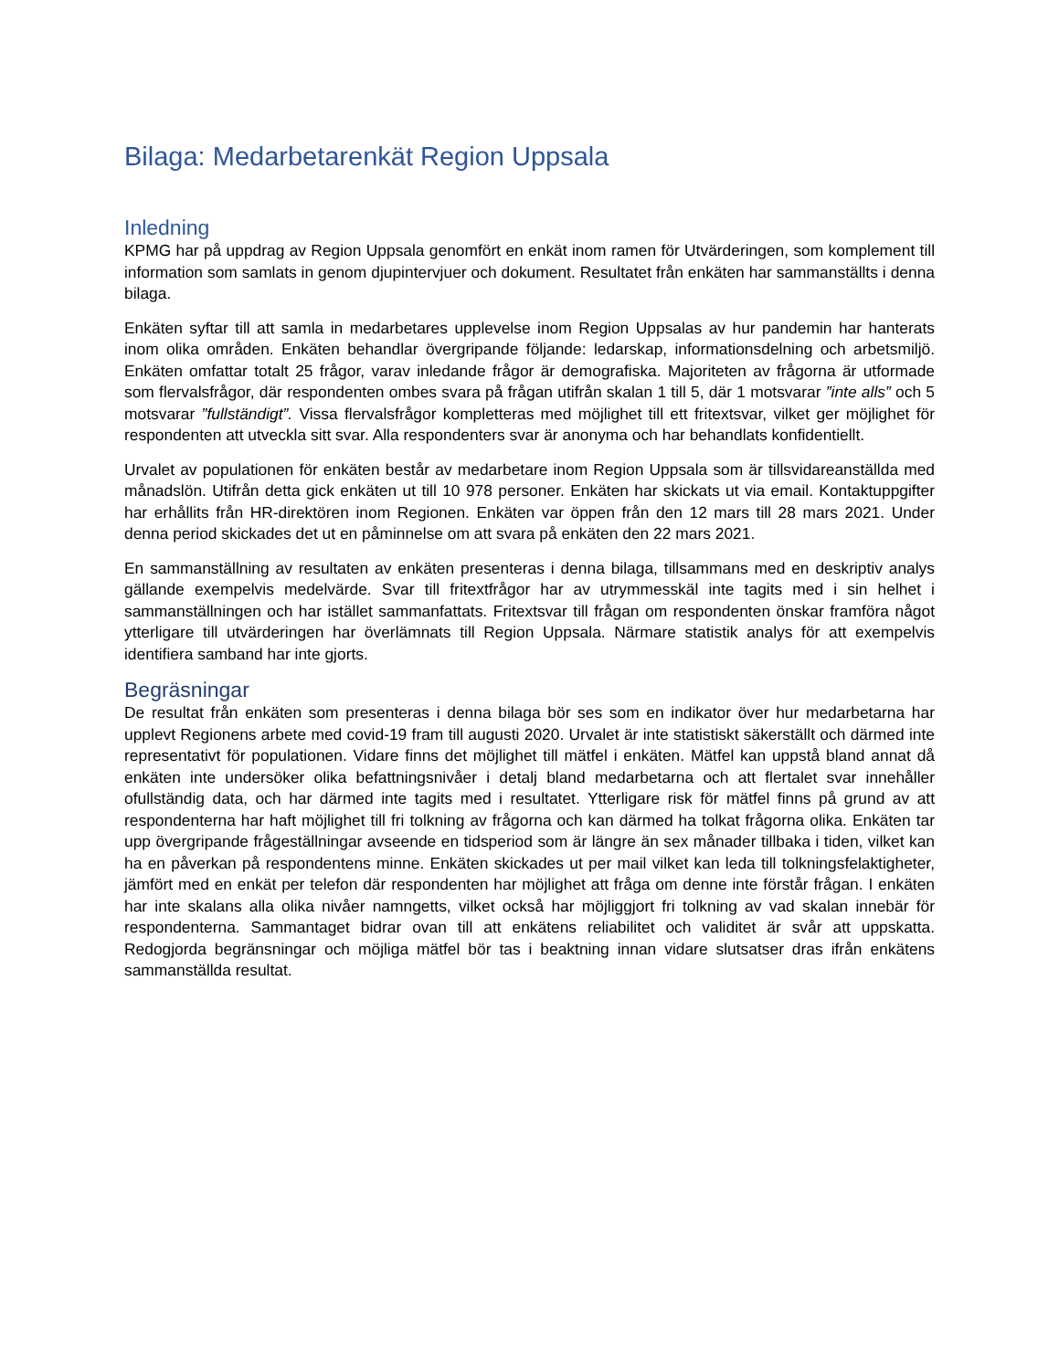Bilaga: Medarbetarenkät Region Uppsala
Inledning
KPMG har på uppdrag av Region Uppsala genomfört en enkät inom ramen för Utvärderingen, som komplement till information som samlats in genom djupintervjuer och dokument. Resultatet från enkäten har sammanställts i denna bilaga.
Enkäten syftar till att samla in medarbetares upplevelse inom Region Uppsalas av hur pandemin har hanterats inom olika områden. Enkäten behandlar övergripande följande: ledarskap, informationsdelning och arbetsmiljö. Enkäten omfattar totalt 25 frågor, varav inledande frågor är demografiska. Majoriteten av frågorna är utformade som flervalsfrågor, där respondenten ombes svara på frågan utifrån skalan 1 till 5, där 1 motsvarar ”inte alls” och 5 motsvarar ”fullständigt”. Vissa flervalsfrågor kompletteras med möjlighet till ett fritextsvar, vilket ger möjlighet för respondenten att utveckla sitt svar. Alla respondenters svar är anonyma och har behandlats konfidentiellt.
Urvalet av populationen för enkäten består av medarbetare inom Region Uppsala som är tillsvidareanställda med månadslön. Utifrån detta gick enkäten ut till 10 978 personer. Enkäten har skickats ut via email. Kontaktuppgifter har erhållits från HR-direktören inom Regionen. Enkäten var öppen från den 12 mars till 28 mars 2021. Under denna period skickades det ut en påminnelse om att svara på enkäten den 22 mars 2021.
En sammanställning av resultaten av enkäten presenteras i denna bilaga, tillsammans med en deskriptiv analys gällande exempelvis medelvärde. Svar till fritextfrågor har av utrymmesskäl inte tagits med i sin helhet i sammanställningen och har istället sammanfattats. Fritextsvar till frågan om respondenten önskar framföra något ytterligare till utvärderingen har överlämnats till Region Uppsala. Närmare statistik analys för att exempelvis identifiera samband har inte gjorts.
Begräsningar
De resultat från enkäten som presenteras i denna bilaga bör ses som en indikator över hur medarbetarna har upplevt Regionens arbete med covid-19 fram till augusti 2020. Urvalet är inte statistiskt säkerställt och därmed inte representativt för populationen. Vidare finns det möjlighet till mätfel i enkäten. Mätfel kan uppstå bland annat då enkäten inte undersöker olika befattningsnivåer i detalj bland medarbetarna och att flertalet svar innehåller ofullständig data, och har därmed inte tagits med i resultatet. Ytterligare risk för mätfel finns på grund av att respondenterna har haft möjlighet till fri tolkning av frågorna och kan därmed ha tolkat frågorna olika. Enkäten tar upp övergripande frågeställningar avseende en tidsperiod som är längre än sex månader tillbaka i tiden, vilket kan ha en påverkan på respondentens minne. Enkäten skickades ut per mail vilket kan leda till tolkningsfelaktigheter, jämfört med en enkät per telefon där respondenten har möjlighet att fråga om denne inte förstår frågan. I enkäten har inte skalans alla olika nivåer namngetts, vilket också har möjliggjort fri tolkning av vad skalan innebär för respondenterna. Sammantaget bidrar ovan till att enkätens reliabilitet och validitet är svår att uppskatta. Redogjorda begränsningar och möjliga mätfel bör tas i beaktning innan vidare slutsatser dras ifrån enkätens sammanställda resultat.